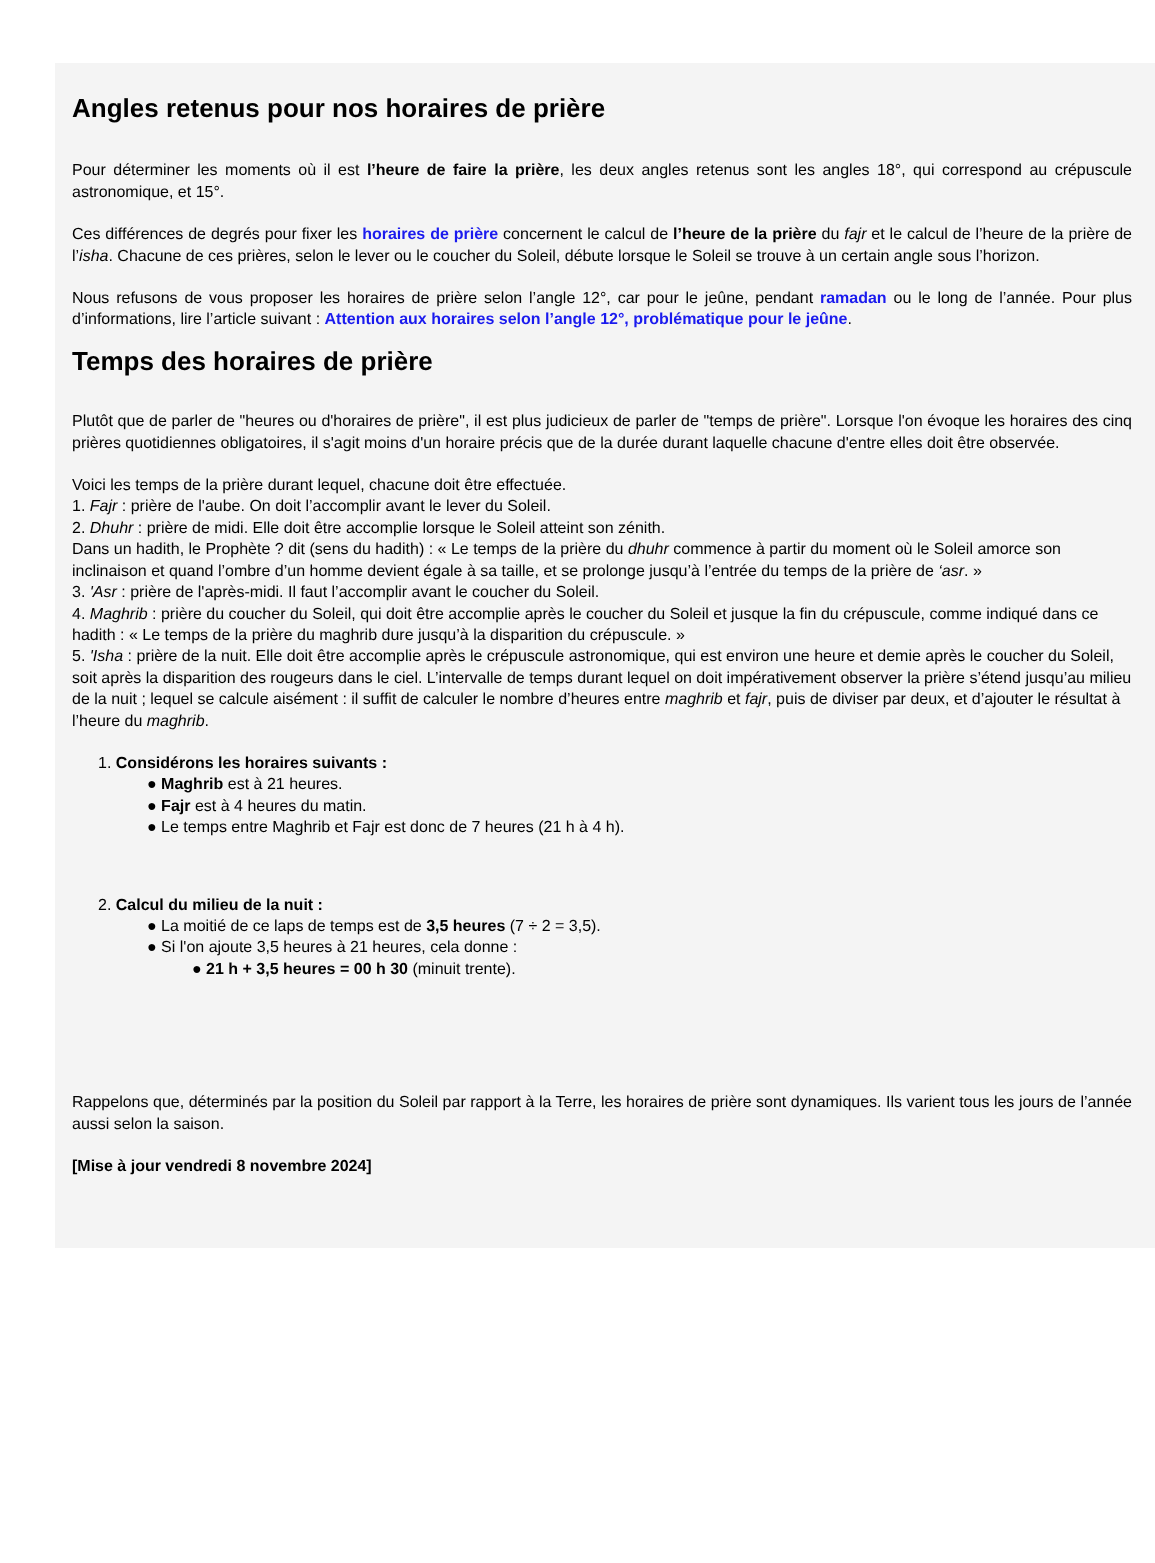Angles retenus pour nos horaires de prière
Pour déterminer les moments où il est l’heure de faire la prière, les deux angles retenus sont les angles 18°, qui correspond au crépuscule astronomique, et 15°.
Ces différences de degrés pour fixer les horaires de prière concernent le calcul de l’heure de la prière du fajr et le calcul de l’heure de la prière de l’isha. Chacune de ces prières, selon le lever ou le coucher du Soleil, débute lorsque le Soleil se trouve à un certain angle sous l’horizon.
Nous refusons de vous proposer les horaires de prière selon l’angle 12°, car pour le jeûne, pendant ramadan ou le long de l’année. Pour plus d’informations, lire l’article suivant : Attention aux horaires selon l’angle 12°, problématique pour le jeûne.
Temps des horaires de prière
Plutôt que de parler de "heures ou d'horaires de prière", il est plus judicieux de parler de "temps de prière". Lorsque l'on évoque les horaires des cinq prières quotidiennes obligatoires, il s'agit moins d'un horaire précis que de la durée durant laquelle chacune d'entre elles doit être observée.
Voici les temps de la prière durant lequel, chacune doit être effectuée.
1. Fajr : prière de l'aube. On doit l’accomplir avant le lever du Soleil.
2. Dhuhr : prière de midi. Elle doit être accomplie lorsque le Soleil atteint son zénith.
Dans un hadith, le Prophète ? dit (sens du hadith) : « Le temps de la prière du dhuhr commence à partir du moment où le Soleil amorce son inclinaison et quand l’ombre d’un homme devient égale à sa taille, et se prolonge jusqu’à l’entrée du temps de la prière de ‘asr. »
3. 'Asr : prière de l'après-midi. Il faut l’accomplir avant le coucher du Soleil.
4. Maghrib : prière du coucher du Soleil, qui doit être accomplie après le coucher du Soleil et jusque la fin du crépuscule, comme indiqué dans ce hadith : « Le temps de la prière du maghrib dure jusqu’à la disparition du crépuscule. »
5. 'Isha : prière de la nuit. Elle doit être accomplie après le crépuscule astronomique, qui est environ une heure et demie après le coucher du Soleil, soit après la disparition des rougeurs dans le ciel. L’intervalle de temps durant lequel on doit impérativement observer la prière s’étend jusqu’au milieu de la nuit ; lequel se calcule aisément : il suffit de calculer le nombre d’heures entre maghrib et fajr, puis de diviser par deux, et d’ajouter le résultat à l’heure du maghrib.
1. Considérons les horaires suivants :
● Maghrib est à 21 heures.
● Fajr est à 4 heures du matin.
● Le temps entre Maghrib et Fajr est donc de 7 heures (21 h à 4 h).
2. Calcul du milieu de la nuit :
● La moitié de ce laps de temps est de 3,5 heures (7 ÷ 2 = 3,5).
● Si l'on ajoute 3,5 heures à 21 heures, cela donne :
● 21 h + 3,5 heures = 00 h 30 (minuit trente).
Rappelons que, déterminés par la position du Soleil par rapport à la Terre, les horaires de prière sont dynamiques. Ils varient tous les jours de l’année aussi selon la saison.
[Mise à jour vendredi 8 novembre 2024]